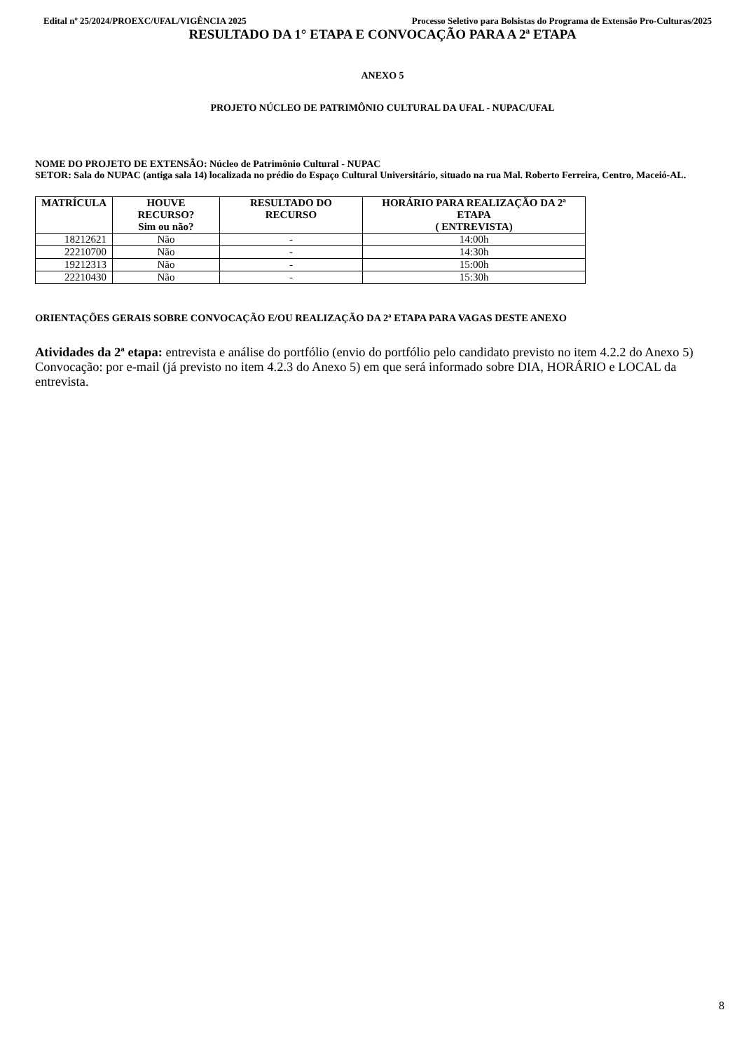Edital nº 25/2024/PROEXC/UFAL/VIGÊNCIA 2025 Processo Seletivo para Bolsistas do Programa de Extensão Pro-Culturas/2025
RESULTADO DA 1° ETAPA E CONVOCAÇÃO PARA A 2ª ETAPA
ANEXO 5
PROJETO NÚCLEO DE PATRIMÔNIO CULTURAL DA UFAL - NUPAC/UFAL
NOME DO PROJETO DE EXTENSÃO: Núcleo de Patrimônio Cultural - NUPAC
SETOR: Sala do NUPAC (antiga sala 14) localizada no prédio do Espaço Cultural Universitário, situado na rua Mal. Roberto Ferreira, Centro, Maceió-AL.
| MATRÍCULA | HOUVE RECURSO? Sim ou não? | RESULTADO DO RECURSO | HORÁRIO PARA REALIZAÇÃO DA 2ª ETAPA ( ENTREVISTA) |
| --- | --- | --- | --- |
| 18212621 | Não | - | 14:00h |
| 22210700 | Não | - | 14:30h |
| 19212313 | Não | - | 15:00h |
| 22210430 | Não | - | 15:30h |
ORIENTAÇÕES GERAIS SOBRE CONVOCAÇÃO E/OU REALIZAÇÃO DA 2ª ETAPA PARA VAGAS DESTE ANEXO
Atividades da 2ª etapa: entrevista e análise do portfólio (envio do portfólio pelo candidato previsto no item 4.2.2 do Anexo 5)
Convocação: por e-mail (já previsto no item 4.2.3 do Anexo 5) em que será informado sobre DIA, HORÁRIO e LOCAL da entrevista.
8